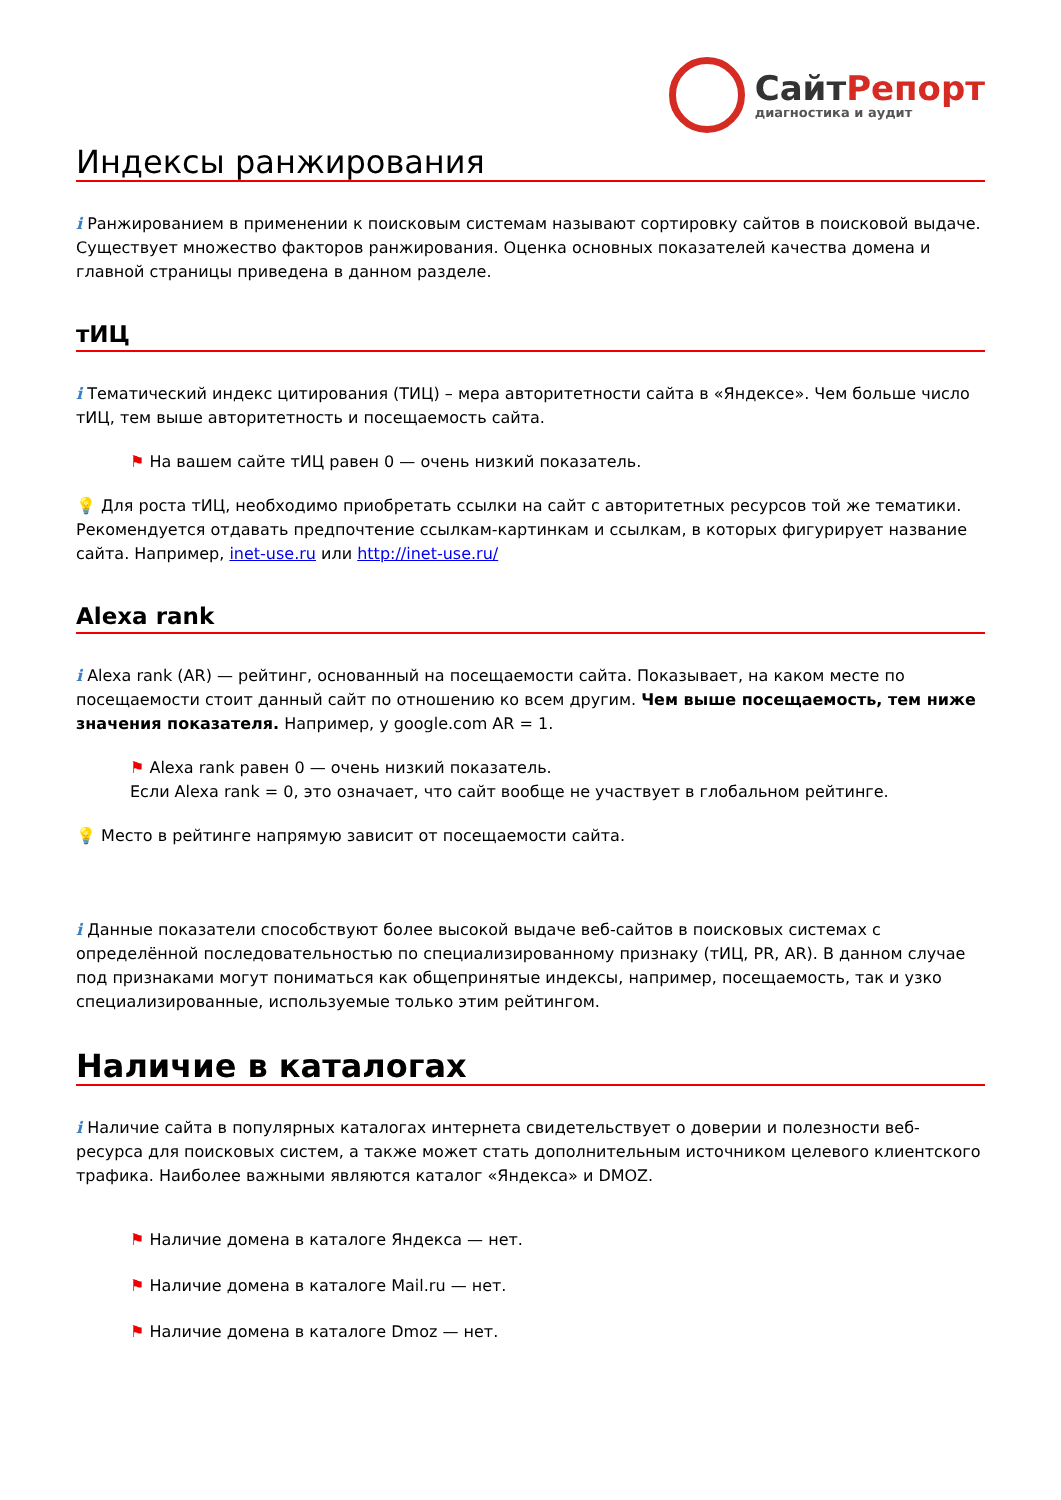Сайт Репорт
диагностика и аудит
Индексы ранжирования
i Ранжированием в применении к поисковым системам называют сортировку сайтов в поисковой выдаче. Существует множество факторов ранжирования. Оценка основных показателей качества домена и главной страницы приведена в данном разделе.
тИЦ
i Тематический индекс цитирования (ТИЦ) – мера авторитетности сайта в «Яндексе». Чем больше число тИЦ, тем выше авторитетность и посещаемость сайта.
⚑ На вашем сайте тИЦ равен 0 — очень низкий показатель.
💡 Для роста тИЦ, необходимо приобретать ссылки на сайт с авторитетных ресурсов той же тематики. Рекомендуется отдавать предпочтение ссылкам-картинкам и ссылкам, в которых фигурирует название сайта. Например, inet-use.ru или http://inet-use.ru/
Alexa rank
i Alexa rank (AR) — рейтинг, основанный на посещаемости сайта. Показывает, на каком месте по посещаемости стоит данный сайт по отношению ко всем другим. Чем выше посещаемость, тем ниже значения показателя. Например, у google.com AR = 1.
⚑ Alexa rank равен 0 — очень низкий показатель.
Если Alexa rank = 0, это означает, что сайт вообще не участвует в глобальном рейтинге.
💡 Место в рейтинге напрямую зависит от посещаемости сайта.
i Данные показатели способствуют более высокой выдаче веб-сайтов в поисковых системах с определённой последовательностью по специализированному признаку (тИЦ, PR, AR). В данном случае под признаками могут пониматься как общепринятые индексы, например, посещаемость, так и узко специализированные, используемые только этим рейтингом.
Наличие в каталогах
i Наличие сайта в популярных каталогах интернета свидетельствует о доверии и полезности веб-ресурса для поисковых систем, а также может стать дополнительным источником целевого клиентского трафика. Наиболее важными являются каталог «Яндекса» и DMOZ.
⚑ Наличие домена в каталоге Яндекса — нет.
⚑ Наличие домена в каталоге Mail.ru — нет.
⚑ Наличие домена в каталоге Dmoz — нет.